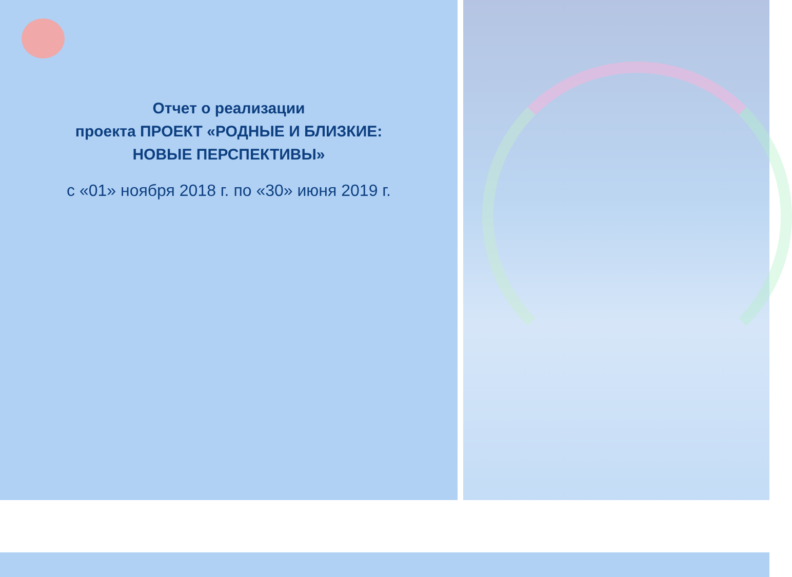Отчет о реализации
проекта ПРОЕКТ «РОДНЫЕ И БЛИЗКИЕ:
НОВЫЕ ПЕРСПЕКТИВЫ»
с «01» ноября 2018 г. по «30» июня 2019 г.